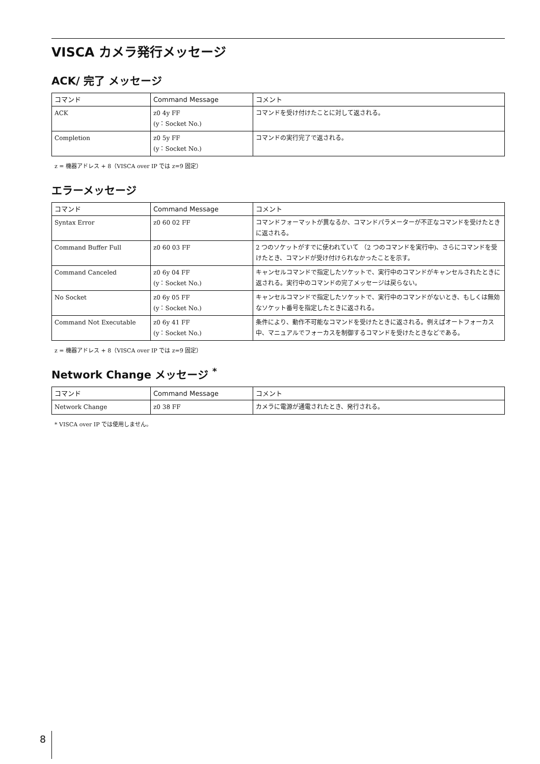VISCA カメラ発行メッセージ
ACK/ 完了 メッセージ
| コマンド | Command Message | コメント |
| --- | --- | --- |
| ACK | z0 4y FF (y：Socket No.) | コマンドを受け付けたことに対して返される。 |
| Completion | z0 5y FF (y：Socket No.) | コマンドの実行完了で返される。 |
z = 機器アドレス + 8（VISCA over IP では z=9 固定）
エラーメッセージ
| コマンド | Command Message | コメント |
| --- | --- | --- |
| Syntax Error | z0 60 02 FF | コマンドフォーマットが異なるか、コマンドパラメーターが不正なコマンドを受けたときに返される。 |
| Command Buffer Full | z0 60 03 FF | 2 つのソケットがすでに使われていて （2 つのコマンドを実行中)、さらにコマンドを受けたとき、コマンドが受け付けられなかったことを示す。 |
| Command Canceled | z0 6y 04 FF (y：Socket No.) | キャンセルコマンドで指定したソケットで、実行中のコマンドがキャンセルされたときに返される。実行中のコマンドの完了メッセージは戻らない。 |
| No Socket | z0 6y 05 FF (y：Socket No.) | キャンセルコマンドで指定したソケットで、実行中のコマンドがないとき、もしくは無効なソケット番号を指定したときに返される。 |
| Command Not Executable | z0 6y 41 FF (y：Socket No.) | 条件により、動作不可能なコマンドを受けたときに返される。例えばオートフォーカス中、マニュアルでフォーカスを制御するコマンドを受けたときなどである。 |
z = 機器アドレス + 8（VISCA over IP では z=9 固定）
Network Change メッセージ <sup>*</sup>
| コマンド | Command Message | コメント |
| --- | --- | --- |
| Network Change | z0 38 FF | カメラに電源が通電されたとき、発行される。 |
* VISCA over IP では使用しません。
8